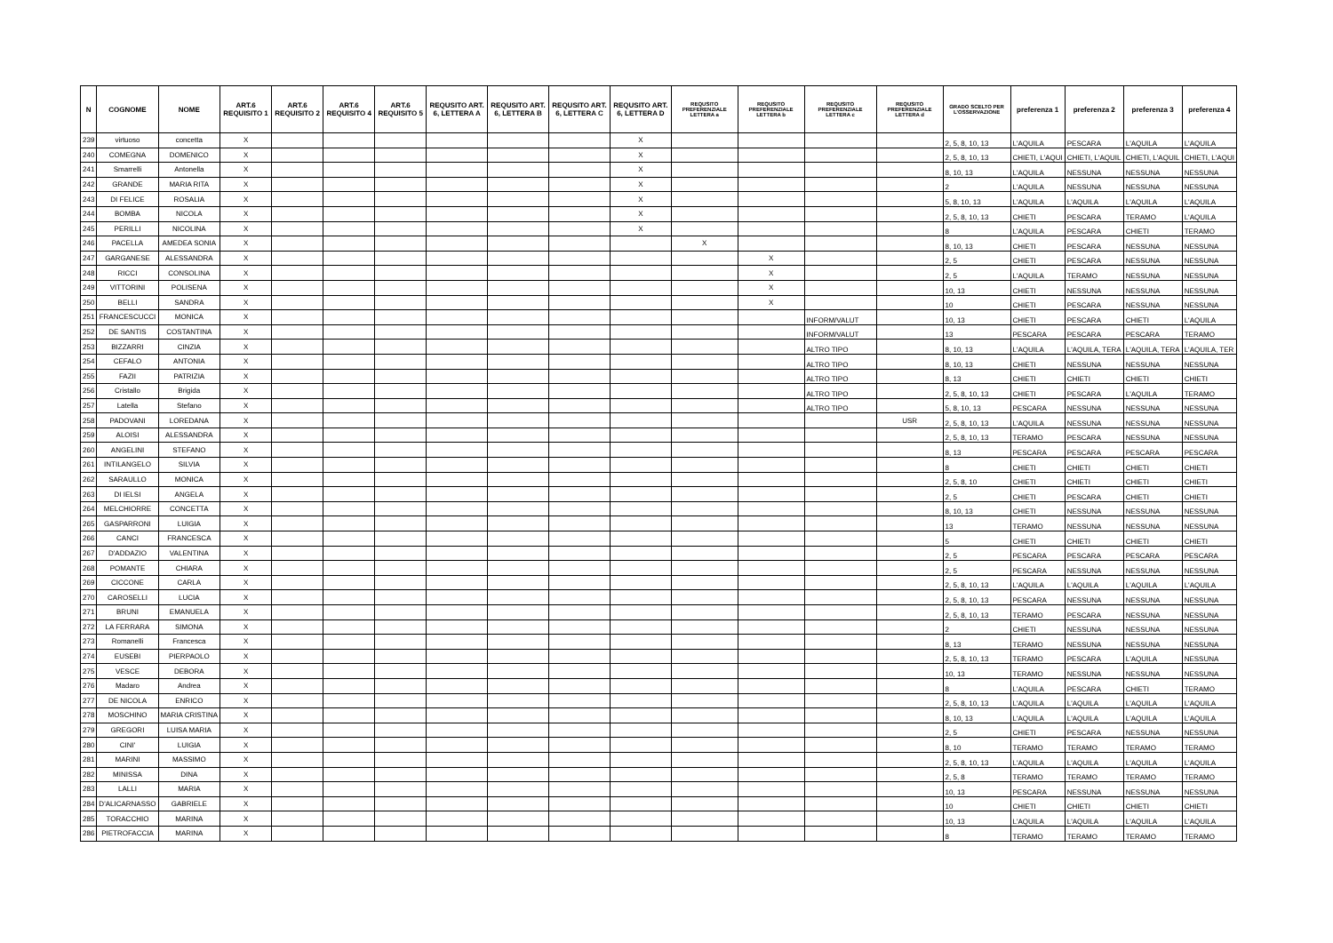| N | COGNOME | NOME | ART.6 REQUISITO 1 | ART.6 REQUISITO 2 | ART.6 REQUISITO 4 | ART.6 REQUISITO 5 | REQUSITO ART. 6, LETTERA A | REQUSITO ART. 6, LETTERA B | REQUSITO ART. 6, LETTERA C | REQUSITO ART. 6, LETTERA D | REQUSITO PREFERENZIALE LETTERA a | REQUSITO PREFERENZIALE LETTERA b | REQUSITO PREFERENZIALE LETTERA c | REQUSITO PREFERENZIALE LETTERA d | GRADO SCELTO PER L'OSSERVAZIONE | preferenza 1 | preferenza 2 | preferenza 3 | preferenza 4 |
| --- | --- | --- | --- | --- | --- | --- | --- | --- | --- | --- | --- | --- | --- | --- | --- | --- | --- | --- | --- |
| 239 | virtuoso | concetta | X | | | | | | | X | | | | | 2, 5, 8, 10, 13 | L'AQUILA | PESCARA | L'AQUILA | L'AQUILA |
| 240 | COMEGNA | DOMENICO | X | | | | | | | X | | | | | 2, 5, 8, 10, 13 | CHIETI, L'AQUI | CHIETI, L'AQUIL | CHIETI, L'AQUIL | CHIETI, L'AQUI |
| 241 | Smarrelli | Antonella | X | | | | | | | X | | | | | 8, 10, 13 | L'AQUILA | NESSUNA | NESSUNA | NESSUNA |
| 242 | GRANDE | MARIA RITA | X | | | | | | | X | | | | | 2 | L'AQUILA | NESSUNA | NESSUNA | NESSUNA |
| 243 | DI FELICE | ROSALIA | X | | | | | | | X | | | | | 5, 8, 10, 13 | L'AQUILA | L'AQUILA | L'AQUILA | L'AQUILA |
| 244 | BOMBA | NICOLA | X | | | | | | | X | | | | | 2, 5, 8, 10, 13 | CHIETI | PESCARA | TERAMO | L'AQUILA |
| 245 | PERILLI | NICOLINA | X | | | | | | | X | | | | | 8 | L'AQUILA | PESCARA | CHIETI | TERAMO |
| 246 | PACELLA | AMEDEA SONIA | X | | | | | | | | X | | | | 8, 10, 13 | CHIETI | PESCARA | NESSUNA | NESSUNA |
| 247 | GARGANESE | ALESSANDRA | X | | | | | | | | | X | | | 2, 5 | CHIETI | PESCARA | NESSUNA | NESSUNA |
| 248 | RICCI | CONSOLINA | X | | | | | | | | | X | | | 2, 5 | L'AQUILA | TERAMO | NESSUNA | NESSUNA |
| 249 | VITTORINI | POLISENA | X | | | | | | | | | X | | | 10, 13 | CHIETI | NESSUNA | NESSUNA | NESSUNA |
| 250 | BELLI | SANDRA | X | | | | | | | | | X | | | 10 | CHIETI | PESCARA | NESSUNA | NESSUNA |
| 251 | FRANCESCUCCI | MONICA | X | | | | | | | | | | INFORM/VALUT | | 10, 13 | CHIETI | PESCARA | CHIETI | L'AQUILA |
| 252 | DE SANTIS | COSTANTINA | X | | | | | | | | | | INFORM/VALUT | | 13 | PESCARA | PESCARA | PESCARA | TERAMO |
| 253 | BIZZARRI | CINZIA | X | | | | | | | | | | ALTRO TIPO | | 8, 10, 13 | L'AQUILA | L'AQUILA, TERA | L'AQUILA, TERA | L'AQUILA, TER |
| 254 | CEFALO | ANTONIA | X | | | | | | | | | | ALTRO TIPO | | 8, 10, 13 | CHIETI | NESSUNA | NESSUNA | NESSUNA |
| 255 | FAZII | PATRIZIA | X | | | | | | | | | | ALTRO TIPO | | 8, 13 | CHIETI | CHIETI | CHIETI | CHIETI |
| 256 | Cristallo | Brigida | X | | | | | | | | | | ALTRO TIPO | | 2, 5, 8, 10, 13 | CHIETI | PESCARA | L'AQUILA | TERAMO |
| 257 | Latella | Stefano | X | | | | | | | | | | ALTRO TIPO | | 5, 8, 10, 13 | PESCARA | NESSUNA | NESSUNA | NESSUNA |
| 258 | PADOVANI | LOREDANA | X | | | | | | | | | | | USR | 2, 5, 8, 10, 13 | L'AQUILA | NESSUNA | NESSUNA | NESSUNA |
| 259 | ALOISI | ALESSANDRA | X | | | | | | | | | | | | 2, 5, 8, 10, 13 | TERAMO | PESCARA | NESSUNA | NESSUNA |
| 260 | ANGELINI | STEFANO | X | | | | | | | | | | | | 8, 13 | PESCARA | PESCARA | PESCARA | PESCARA |
| 261 | INTILANGELO | SILVIA | X | | | | | | | | | | | | 8 | CHIETI | CHIETI | CHIETI | CHIETI |
| 262 | SARAULLO | MONICA | X | | | | | | | | | | | | 2, 5, 8, 10 | CHIETI | CHIETI | CHIETI | CHIETI |
| 263 | DI IELSI | ANGELA | X | | | | | | | | | | | | 2, 5 | CHIETI | PESCARA | CHIETI | CHIETI |
| 264 | MELCHIORRE | CONCETTA | X | | | | | | | | | | | | 8, 10, 13 | CHIETI | NESSUNA | NESSUNA | NESSUNA |
| 265 | GASPARRONI | LUIGIA | X | | | | | | | | | | | | 13 | TERAMO | NESSUNA | NESSUNA | NESSUNA |
| 266 | CANCI | FRANCESCA | X | | | | | | | | | | | | 5 | CHIETI | CHIETI | CHIETI | CHIETI |
| 267 | D'ADDAZIO | VALENTINA | X | | | | | | | | | | | | 2, 5 | PESCARA | PESCARA | PESCARA | PESCARA |
| 268 | POMANTE | CHIARA | X | | | | | | | | | | | | 2, 5 | PESCARA | NESSUNA | NESSUNA | NESSUNA |
| 269 | CICCONE | CARLA | X | | | | | | | | | | | | 2, 5, 8, 10, 13 | L'AQUILA | L'AQUILA | L'AQUILA | L'AQUILA |
| 270 | CAROSELLI | LUCIA | X | | | | | | | | | | | | 2, 5, 8, 10, 13 | PESCARA | NESSUNA | NESSUNA | NESSUNA |
| 271 | BRUNI | EMANUELA | X | | | | | | | | | | | | 2, 5, 8, 10, 13 | TERAMO | PESCARA | NESSUNA | NESSUNA |
| 272 | LA FERRARA | SIMONA | X | | | | | | | | | | | | 2 | CHIETI | NESSUNA | NESSUNA | NESSUNA |
| 273 | Romanelli | Francesca | X | | | | | | | | | | | | 8, 13 | TERAMO | NESSUNA | NESSUNA | NESSUNA |
| 274 | EUSEBI | PIERPAOLO | X | | | | | | | | | | | | 2, 5, 8, 10, 13 | TERAMO | PESCARA | L'AQUILA | NESSUNA |
| 275 | VESCE | DEBORA | X | | | | | | | | | | | | 10, 13 | TERAMO | NESSUNA | NESSUNA | NESSUNA |
| 276 | Madaro | Andrea | X | | | | | | | | | | | | 8 | L'AQUILA | PESCARA | CHIETI | TERAMO |
| 277 | DE NICOLA | ENRICO | X | | | | | | | | | | | | 2, 5, 8, 10, 13 | L'AQUILA | L'AQUILA | L'AQUILA | L'AQUILA |
| 278 | MOSCHINO | MARIA CRISTINA | X | | | | | | | | | | | | 8, 10, 13 | L'AQUILA | L'AQUILA | L'AQUILA | L'AQUILA |
| 279 | GREGORI | LUISA MARIA | X | | | | | | | | | | | | 2, 5 | CHIETI | PESCARA | NESSUNA | NESSUNA |
| 280 | CINI' | LUIGIA | X | | | | | | | | | | | | 8, 10 | TERAMO | TERAMO | TERAMO | TERAMO |
| 281 | MARINI | MASSIMO | X | | | | | | | | | | | | 2, 5, 8, 10, 13 | L'AQUILA | L'AQUILA | L'AQUILA | L'AQUILA |
| 282 | MINISSA | DINA | X | | | | | | | | | | | | 2, 5, 8 | TERAMO | TERAMO | TERAMO | TERAMO |
| 283 | LALLI | MARIA | X | | | | | | | | | | | | 10, 13 | PESCARA | NESSUNA | NESSUNA | NESSUNA |
| 284 | D'ALICARNASSO | GABRIELE | X | | | | | | | | | | | | 10 | CHIETI | CHIETI | CHIETI | CHIETI |
| 285 | TORACCHIO | MARINA | X | | | | | | | | | | | | 10, 13 | L'AQUILA | L'AQUILA | L'AQUILA | L'AQUILA |
| 286 | PIETROFACCIA | MARINA | X | | | | | | | | | | | | 8 | TERAMO | TERAMO | TERAMO | TERAMO |